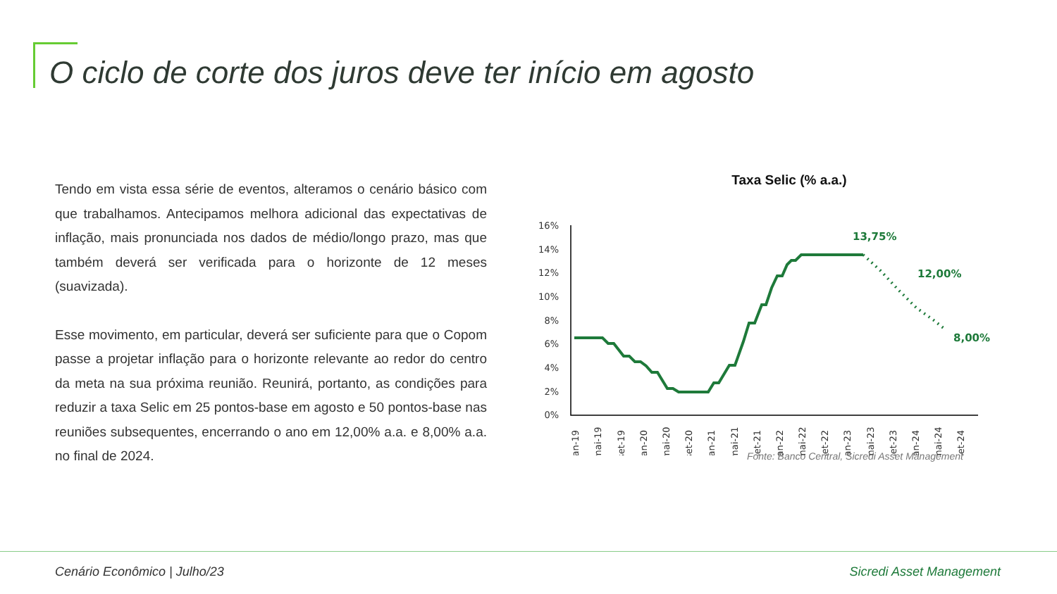O ciclo de corte dos juros deve ter início em agosto
Tendo em vista essa série de eventos, alteramos o cenário básico com que trabalhamos. Antecipamos melhora adicional das expectativas de inflação, mais pronunciada nos dados de médio/longo prazo, mas que também deverá ser verificada para o horizonte de 12 meses (suavizada).
Esse movimento, em particular, deverá ser suficiente para que o Copom passe a projetar inflação para o horizonte relevante ao redor do centro da meta na sua próxima reunião. Reunirá, portanto, as condições para reduzir a taxa Selic em 25 pontos-base em agosto e 50 pontos-base nas reuniões subsequentes, encerrando o ano em 12,00% a.a. e 8,00% a.a. no final de 2024.
Taxa Selic (% a.a.)
16%
14%
12%
10%
8%
6%
4%
2%
0%
13,75%
12,00%
8,00%
jan-19
mai-19
set-19
jan-20
mai-20
set-20
jan-21
mai-21
set-21
jan-22
mai-22
set-22
jan-23
mai-23
set-23
jan-24
mai-24
set-24
Fonte: Banco Central, Sicredi Asset Management
Cenário Econômico | Julho/23 Sicredi Asset Management